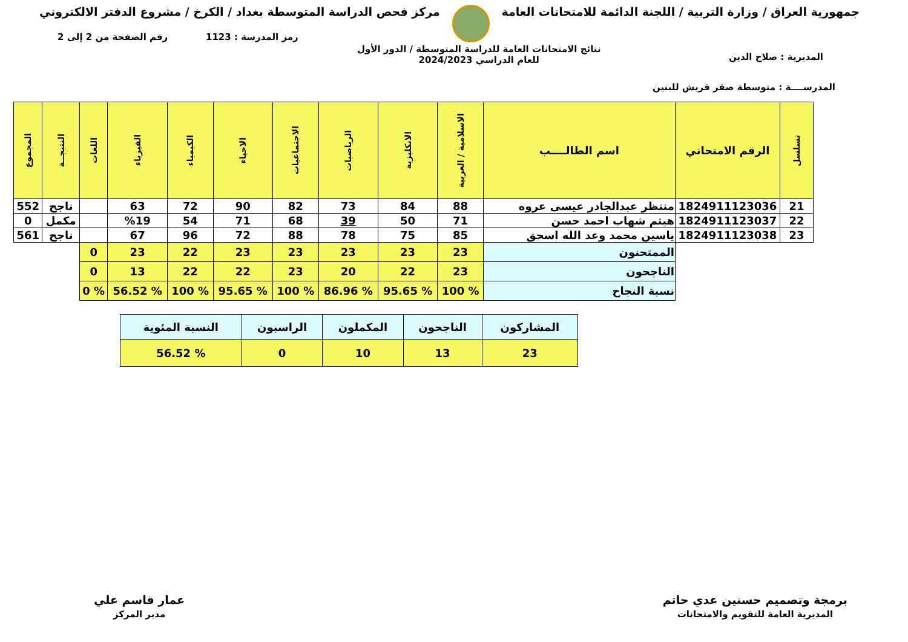جمهورية العراق / وزارة التربية / اللجنة الدائمة للامتحانات العامة
مركز فحص الدراسة المتوسطة بغداد / الكرخ / مشروع الدفتر الالكتروني
رمز المدرسة : 1123
رقم الصفحة من 2 إلى 2
نتائج الامتحانات العامة للدراسة المتوسطة / الدور الأول
للعام الدراسي 2024/2023
المديرية : صلاح الدين
المدرســــة : متوسطة صقر قريش للبنين
| تسلسل | الرقم الامتحاني | اسم الطالــــب | الاسلامية / العربية | الانكليزية | الرياضيات | الاجتماعيات | الاحياء | الكيمياء | الفيزياء | اللغات | النتيجــة | المجموع |
| --- | --- | --- | --- | --- | --- | --- | --- | --- | --- | --- | --- | --- |
| 21 | 1824911123036 | منتظر عبدالجادر عيسى عروه | 88 | 84 | 73 | 82 | 90 | 72 | 63 | | ناجح | 552 |
| 22 | 1824911123037 | هيثم شهاب احمد حسن | 71 | 50 | 39 | 68 | 71 | 54 | %19 | | مكمل | 0 |
| 23 | 1824911123038 | ياسين محمد وعد الله اسحق | 85 | 75 | 78 | 88 | 72 | 96 | 67 | | ناجح | 561 |
| | | الممتحنون | 23 | 23 | 23 | 23 | 23 | 22 | 23 | 0 | | |
| | | الناجحون | 23 | 22 | 20 | 23 | 22 | 22 | 13 | 0 | | |
| | | نسبة النجاح | % 100 | % 95.65 | % 86.96 | % 100 | % 95.65 | % 100 | % 56.52 | % 0 | | |
| المشاركون | الناجحون | المكملون | الراسبون | النسبة المئوية |
| 23 | 13 | 10 | 0 | % 56.52 |
برمجة وتصميم حسنين عدي حاتم
المديرية العامة للتقويم والامتحانات
عمار قاسم علي
مدير المركز